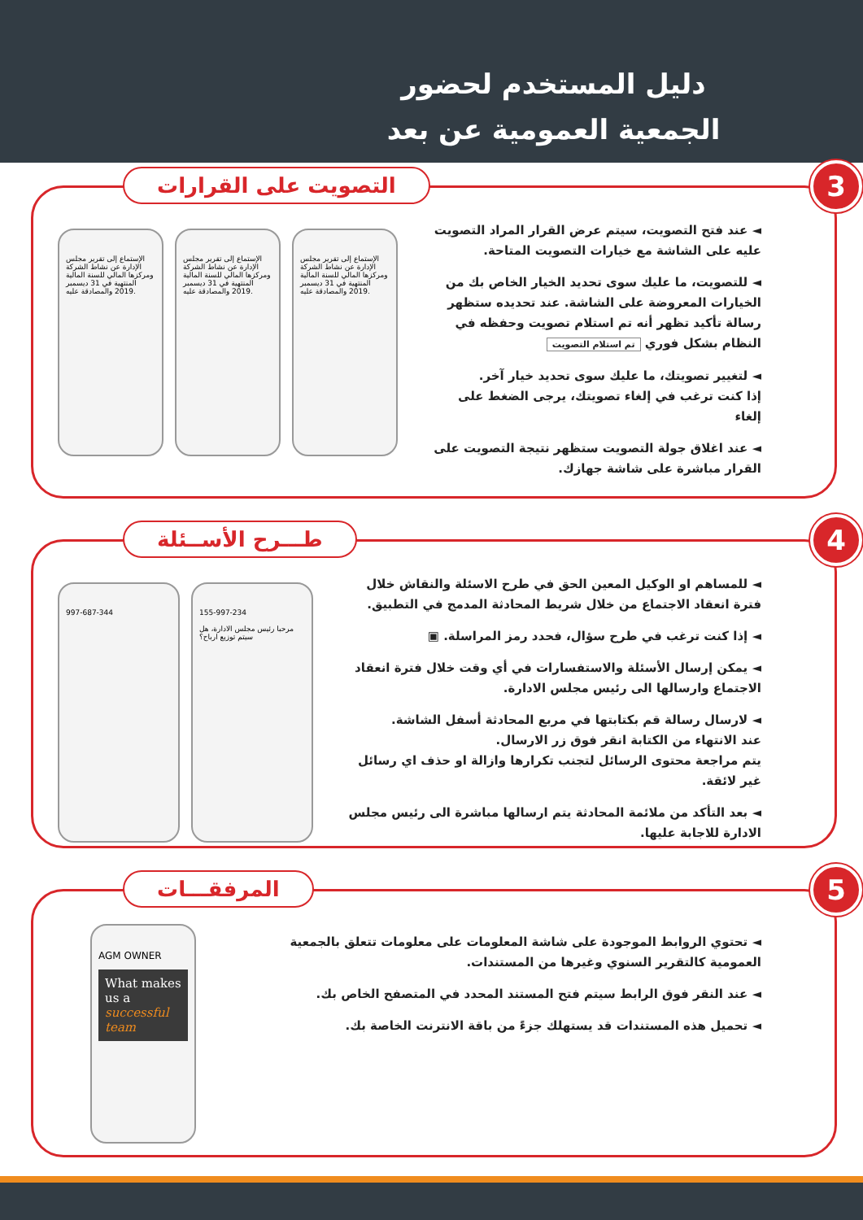دليل المستخدم لحضور
الجمعية العمومية عن بعد
التصويت على القرارات 3
◄ عند فتح التصويت، سيتم عرض القرار المراد التصويت عليه على الشاشة مع خيارات التصويت المتاحة.
◄ للتصويت، ما عليك سوى تحديد الخيار الخاص بك من الخيارات المعروضة على الشاشة. عند تحديده ستظهر رسالة تأكيد تظهر أنه تم استلام تصويت وحفظه في النظام بشكل فوري تم استلام التصويت
◄ لتغيير تصويتك، ما عليك سوى تحديد خيار آخر.
إذا كنت ترغب في إلغاء تصويتك، يرجى الضغط على إلغاء
◄ عند اغلاق جولة التصويت ستظهر نتيجة التصويت على القرار مباشرة على شاشة جهازك.
الإستماع إلى تقرير مجلس الإدارة عن نشاط الشركة ومركزها المالي للسنة المالية المنتهية في 31 ديسمبر 2019 والمصادقة عليه.
الإستماع إلى تقرير مجلس الإدارة عن نشاط الشركة ومركزها المالي للسنة المالية المنتهية في 31 ديسمبر 2019 والمصادقة عليه.
الإستماع إلى تقرير مجلس الإدارة عن نشاط الشركة ومركزها المالي للسنة المالية المنتهية في 31 ديسمبر 2019 والمصادقة عليه.
طـــرح الأســئلة 4
◄ للمساهم او الوكيل المعين الحق في طرح الاسئلة والنقاش خلال فترة انعقاد الاجتماع من خلال شريط المحادثة المدمج في التطبيق.
◄ إذا كنت ترغب في طرح سؤال، فحدد رمز المراسلة. ▣
◄ يمكن إرسال الأسئلة والاستفسارات في أي وقت خلال فترة انعقاد الاجتماع وارسالها الى رئيس مجلس الادارة.
◄ لارسال رسالة قم بكتابتها في مربع المحادثة أسفل الشاشة.
عند الانتهاء من الكتابة انقر فوق زر الارسال.
يتم مراجعة محتوى الرسائل لتجنب تكرارها وازالة او حذف اي رسائل غير لائقة.
◄ بعد التأكد من ملائمة المحادثة يتم ارسالها مباشرة الى رئيس مجلس الادارة للاجابة عليها.
997-687-344 155-997-234
مرحبا رئيس مجلس الادارة، هل سيتم توزيع ارباح؟
المرفقـــات 5
◄ تحتوي الروابط الموجودة على شاشة المعلومات على معلومات تتعلق بالجمعية العمومية كالتقرير السنوي وغيرها من المستندات.
◄ عند النقر فوق الرابط سيتم فتح المستند المحدد في المتصفح الخاص بك.
◄ تحميل هذه المستندات قد يستهلك جزءً من باقة الانترنت الخاصة بك.
AGM OWNER
What makes us a successful team